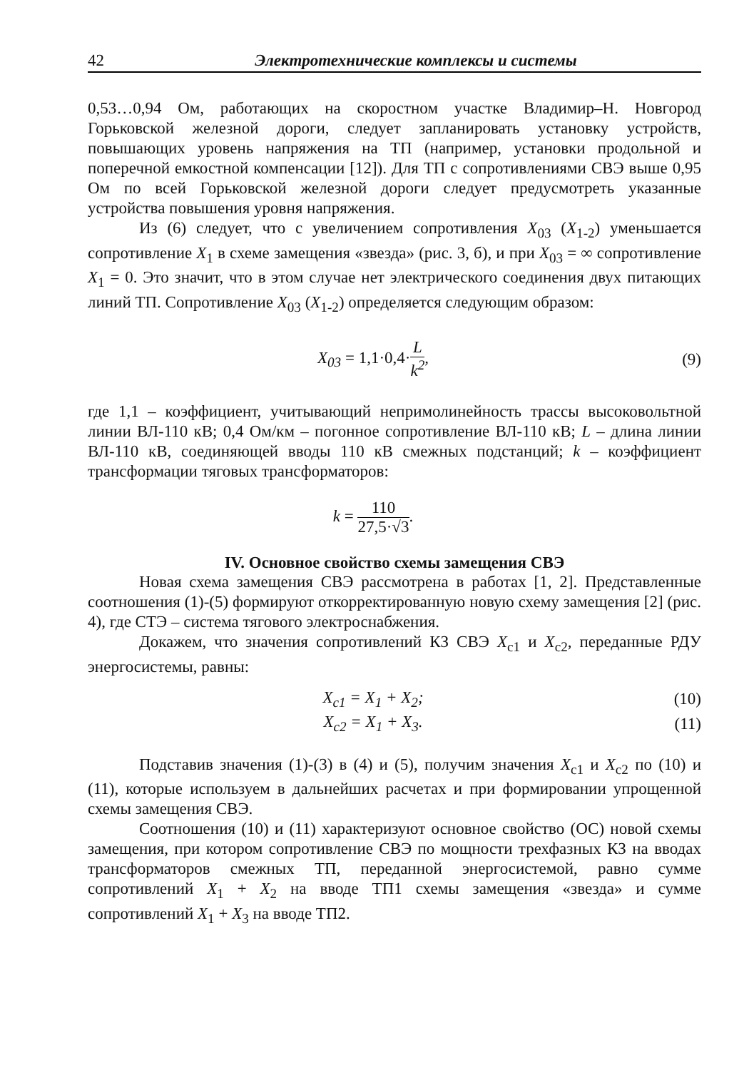42 Электротехнические комплексы и системы
0,53…0,94 Ом, работающих на скоростном участке Владимир–Н. Новгород Горьковской железной дороги, следует запланировать установку устройств, повышающих уровень напряжения на ТП (например, установки продольной и поперечной емкостной компенсации [12]). Для ТП с сопротивлениями СВЭ выше 0,95 Ом по всей Горьковской железной дороги следует предусмотреть указанные устройства повышения уровня напряжения.
Из (6) следует, что с увеличением сопротивления X<sub>03</sub> (X<sub>1-2</sub>) уменьшается сопротивление X<sub>1</sub> в схеме замещения «звезда» (рис. 3, б), и при X<sub>03</sub> = ∞ сопротивление X<sub>1</sub> = 0. Это значит, что в этом случае нет электрического соединения двух питающих линий ТП. Сопротивление X<sub>03</sub> (X<sub>1-2</sub>) определяется следующим образом:
X<sub>03</sub> = 1,1·0,4·L k<sup>2</sup>, (9)
где 1,1 – коэффициент, учитывающий непримолинейность трассы высоковольтной линии ВЛ-110 кВ; 0,4 Ом/км – погонное сопротивление ВЛ-110 кВ; L – длина линии ВЛ-110 кВ, соединяющей вводы 110 кВ смежных подстанций; k – коэффициент трансформации тяговых трансформаторов:
k = 110 27,5·√3.
IV. Основное свойство схемы замещения СВЭ
Новая схема замещения СВЭ рассмотрена в работах [1, 2]. Представленные соотношения (1)-(5) формируют откорректированную новую схему замещения [2] (рис. 4), где СТЭ – система тягового электроснабжения.
Докажем, что значения сопротивлений КЗ СВЭ X<sub>c1</sub> и X<sub>c2</sub>, переданные РДУ энергосистемы, равны:
X<sub>c1</sub> = X<sub>1</sub> + X<sub>2</sub>; (10)
X<sub>c2</sub> = X<sub>1</sub> + X<sub>3</sub>. (11)
Подставив значения (1)-(3) в (4) и (5), получим значения X<sub>c1</sub> и X<sub>c2</sub> по (10) и (11), которые используем в дальнейших расчетах и при формировании упрощенной схемы замещения СВЭ.
Соотношения (10) и (11) характеризуют основное свойство (ОС) новой схемы замещения, при котором сопротивление СВЭ по мощности трехфазных КЗ на вводах трансформаторов смежных ТП, переданной энергосистемой, равно сумме сопротивлений X<sub>1</sub> + X<sub>2</sub> на вводе ТП1 схемы замещения «звезда» и сумме сопротивлений X<sub>1</sub> + X<sub>3</sub> на вводе ТП2.